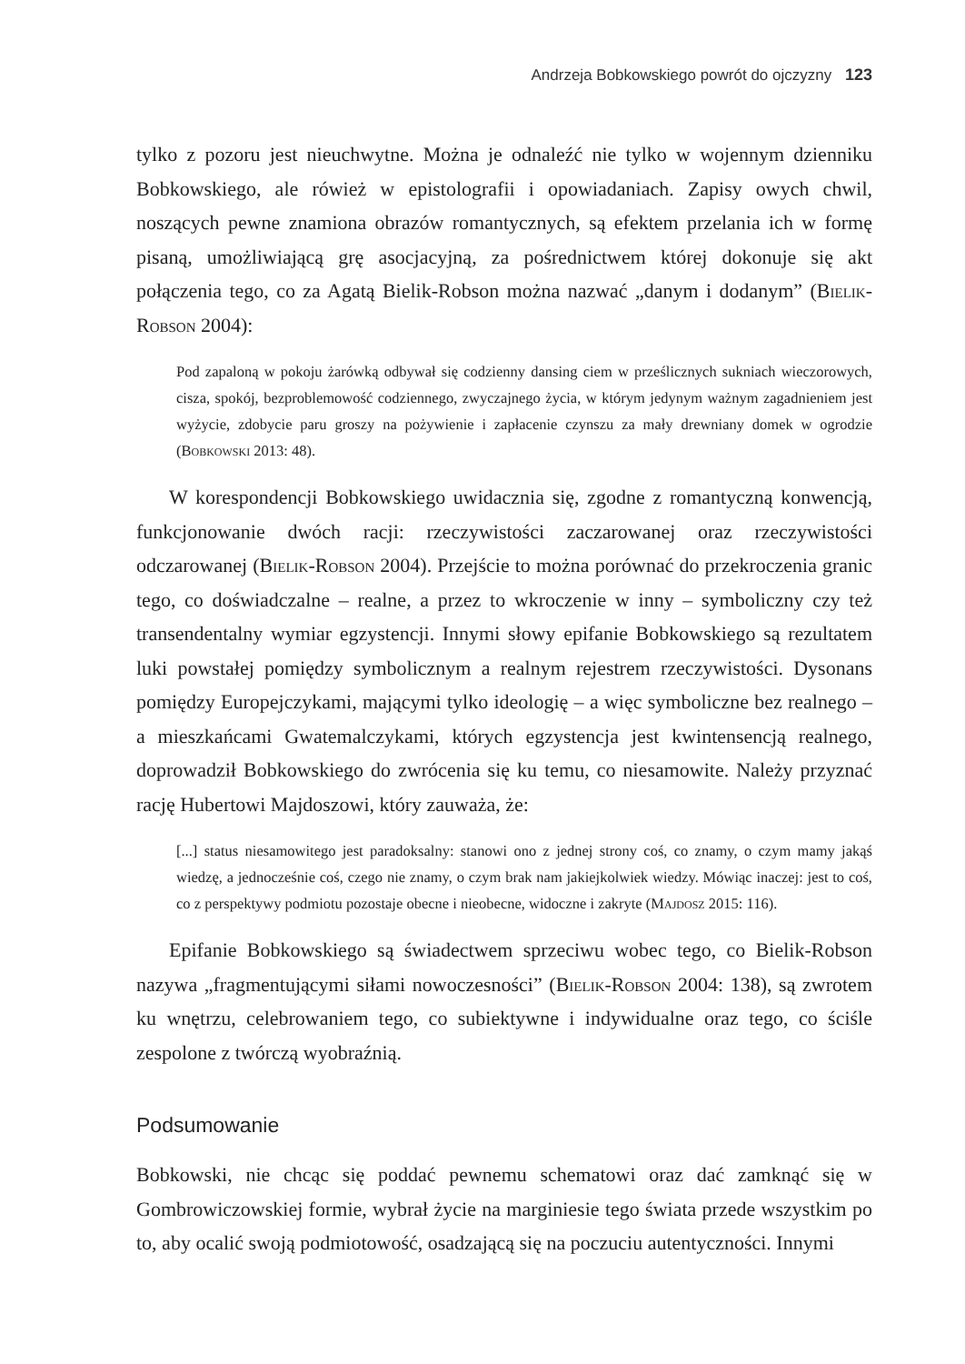Andrzeja Bobkowskiego powrót do ojczyzny 123
tylko z pozoru jest nieuchwytne. Można je odnaleźć nie tylko w wojennym dzienniku Bobkowskiego, ale rówież w epistolografii i opowiadaniach. Zapisy owych chwil, noszących pewne znamiona obrazów romantycznych, są efektem przelania ich w formę pisaną, umożliwiającą grę asocjacyjną, za pośrednictwem której dokonuje się akt połączenia tego, co za Agatą Bielik-Robson można nazwać „danym i dodanym” (Bielik-Robson 2004):
Pod zapaloną w pokoju żarówką odbywał się codzienny dansing ciem w prześlicznych sukniach wieczorowych, cisza, spokój, bezproblemowość codziennego, zwyczajnego życia, w którym jedynym ważnym zagadnieniem jest wyżycie, zdobycie paru groszy na pożywienie i zapłacenie czynszu za mały drewniany domek w ogrodzie (Bobkowski 2013: 48).
W korespondencji Bobkowskiego uwidacznia się, zgodne z romantyczną konwencją, funkcjonowanie dwóch racji: rzeczywistości zaczarowanej oraz rzeczywistości odczarowanej (Bielik-Robson 2004). Przejście to można porównać do przekroczenia granic tego, co doświadczalne – realne, a przez to wkroczenie w inny – symboliczny czy też transendentalny wymiar egzystencji. Innymi słowy epifanie Bobkowskiego są rezultatem luki powstałej pomiędzy symbolicznym a realnym rejestrem rzeczywistości. Dysonans pomiędzy Europejczykami, mającymi tylko ideologię – a więc symboliczne bez realnego – a mieszkańcami Gwatemalczykami, których egzystencja jest kwintensencją realnego, doprowadził Bobkowskiego do zwrócenia się ku temu, co niesamowite. Należy przyznać rację Hubertowi Majdoszowi, który zauważa, że:
[...] status niesamowitego jest paradoksalny: stanowi ono z jednej strony coś, co znamy, o czym mamy jakąś wiedzę, a jednocześnie coś, czego nie znamy, o czym brak nam jakiejkolwiek wiedzy. Mówiąc inaczej: jest to coś, co z perspektywy podmiotu pozostaje obecne i nieobecne, widoczne i zakryte (Majdosz 2015: 116).
Epifanie Bobkowskiego są świadectwem sprzeciwu wobec tego, co Bielik-Robson nazywa „fragmentującymi siłami nowoczesności” (Bielik-Robson 2004: 138), są zwrotem ku wnętrzu, celebrowaniem tego, co subiektywne i indywidualne oraz tego, co ściśle zespolone z twórczą wyobraźnią.
Podsumowanie
Bobkowski, nie chcąc się poddać pewnemu schematowi oraz dać zamknąć się w Gombrowiczowskiej formie, wybrał życie na marginiesie tego świata przede wszystkim po to, aby ocalić swoją podmiotowość, osadzającą się na poczuciu autentyczności. Innymi